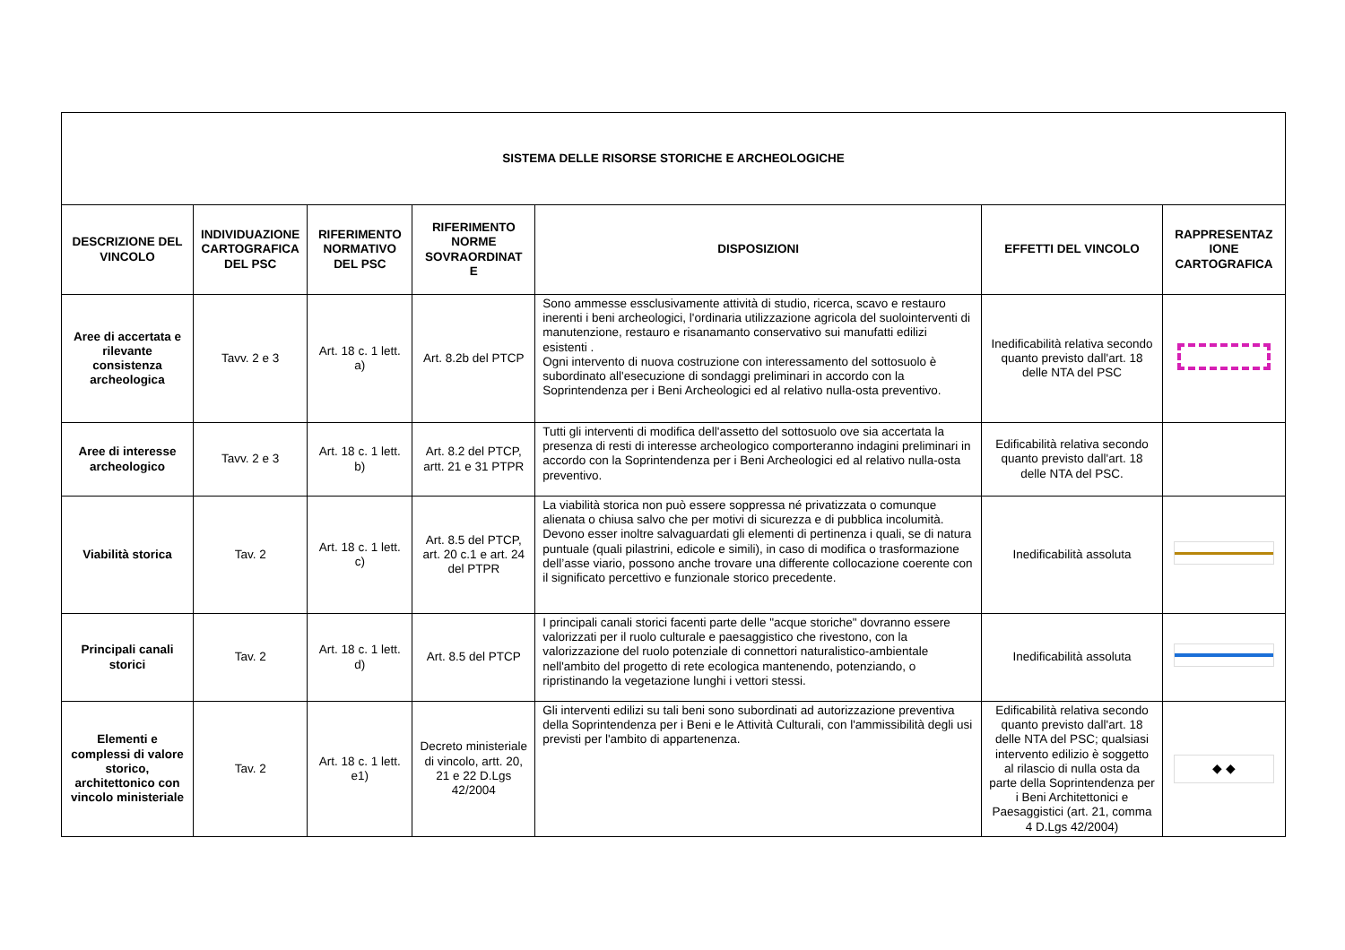| SISTEMA DELLE RISORSE STORICHE E ARCHEOLOGICHE | | | | | | |
| --- | --- | --- | --- | --- | --- | --- |
| DESCRIZIONE DEL VINCOLO | INDIVIDUAZIONE CARTOGRAFICA DEL PSC | RIFERIMENTO NORMATIVO DEL PSC | RIFERIMENTO NORME SOVRAORDINAT E | DISPOSIZIONI | EFFETTI DEL VINCOLO | RAPPRESENTAZ IONE CARTOGRAFICA |
| Aree di accertata e rilevante consistenza archeologica | Tavv. 2 e 3 | Art. 18 c. 1 lett. a) | Art. 8.2b del PTCP | Sono ammesse essclusivamente attività di studio, ricerca, scavo e restauro inerenti i beni archeologici, l'ordinaria utilizzazione agricola del suolointerventi di manutenzione, restauro e risanamanto conservativo sui manufatti edilizi esistenti . Ogni intervento di nuova costruzione con interessamento del sottosuolo è subordinato all'esecuzione di sondaggi preliminari in accordo con la Soprintendenza per i Beni Archeologici ed al relativo nulla-osta preventivo. | Inedificabilità relativa secondo quanto previsto dall'art. 18 delle NTA del PSC | |
| Aree di interesse archeologico | Tavv. 2 e 3 | Art. 18 c. 1 lett. b) | Art. 8.2 del PTCP, artt. 21 e 31 PTPR | Tutti gli interventi di modifica dell'assetto del sottosuolo ove sia accertata la presenza di resti di interesse archeologico comporteranno indagini preliminari in accordo con la Soprintendenza per i Beni Archeologici ed al relativo nulla-osta preventivo. | Edificabilità relativa secondo quanto previsto dall'art. 18 delle NTA del PSC. | |
| Viabilità storica | Tav. 2 | Art. 18 c. 1 lett. c) | Art. 8.5 del PTCP, art. 20 c.1 e art. 24 del PTPR | La viabilità storica non può essere soppressa né privatizzata o comunque alienata o chiusa salvo che per motivi di sicurezza e di pubblica incolumità. Devono esser inoltre salvaguardati gli elementi di pertinenza i quali, se di natura puntuale (quali pilastrini, edicole e simili), in caso di modifica o trasformazione dell’asse viario, possono anche trovare una differente collocazione coerente con il significato percettivo e funzionale storico precedente. | Inedificabilità assoluta | |
| Principali canali storici | Tav. 2 | Art. 18 c. 1 lett. d) | Art. 8.5 del PTCP | I principali canali storici facenti parte delle "acque storiche" dovranno essere valorizzati per il ruolo culturale e paesaggistico che rivestono, con la valorizzazione del ruolo potenziale di connettori naturalistico-ambientale nell'ambito del progetto di rete ecologica mantenendo, potenziando, o ripristinando la vegetazione lunghi i vettori stessi. | Inedificabilità assoluta | |
| Elementi e complessi di valore storico, architettonico con vincolo ministeriale | Tav. 2 | Art. 18 c. 1 lett. e1) | Decreto ministeriale di vincolo, artt. 20, 21 e 22 D.Lgs 42/2004 | Gli interventi edilizi su tali beni sono subordinati ad autorizzazione preventiva della Soprintendenza per i Beni e le Attività Culturali, con l'ammissibilità degli usi previsti per l'ambito di appartenenza. | Edificabilità relativa secondo quanto previsto dall'art. 18 delle NTA del PSC; qualsiasi intervento edilizio è soggetto al rilascio di nulla osta da parte della Soprintendenza per i Beni Architettonici e Paesaggistici (art. 21, comma 4 D.Lgs 42/2004) | ◆ ◆ |